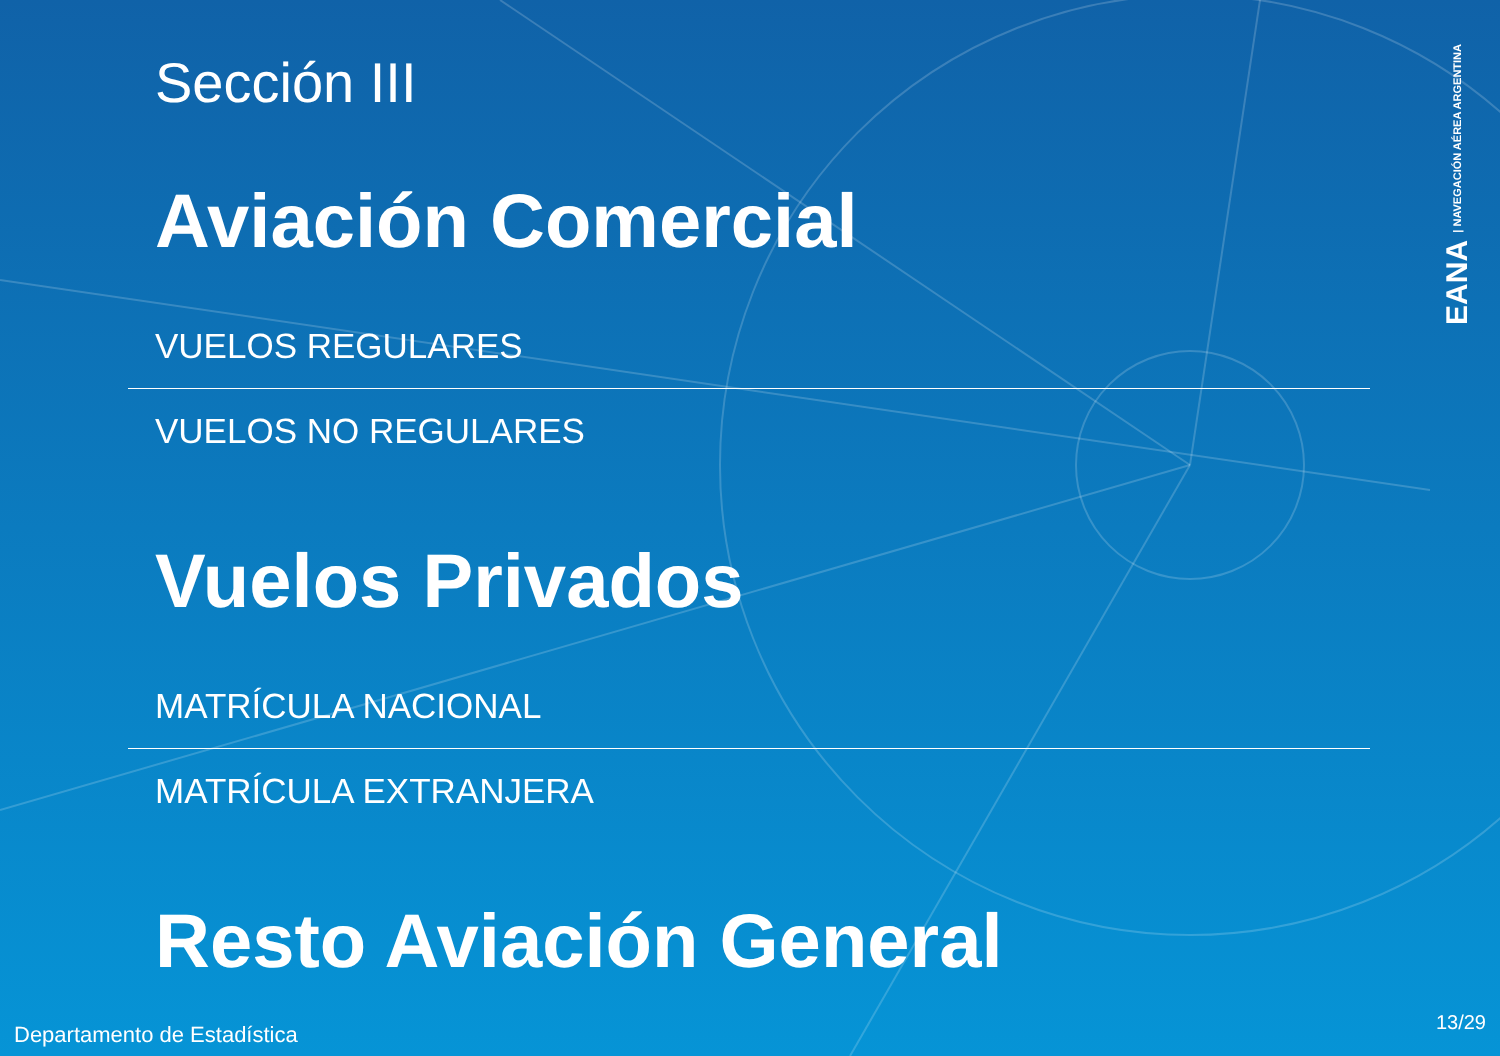Sección III
Aviación Comercial
VUELOS REGULARES
VUELOS NO REGULARES
Vuelos Privados
MATRÍCULA NACIONAL
MATRÍCULA EXTRANJERA
Resto Aviación General
EANA | NAVEGACIÓN AÉREA ARGENTINA
Departamento de Estadística 13/29